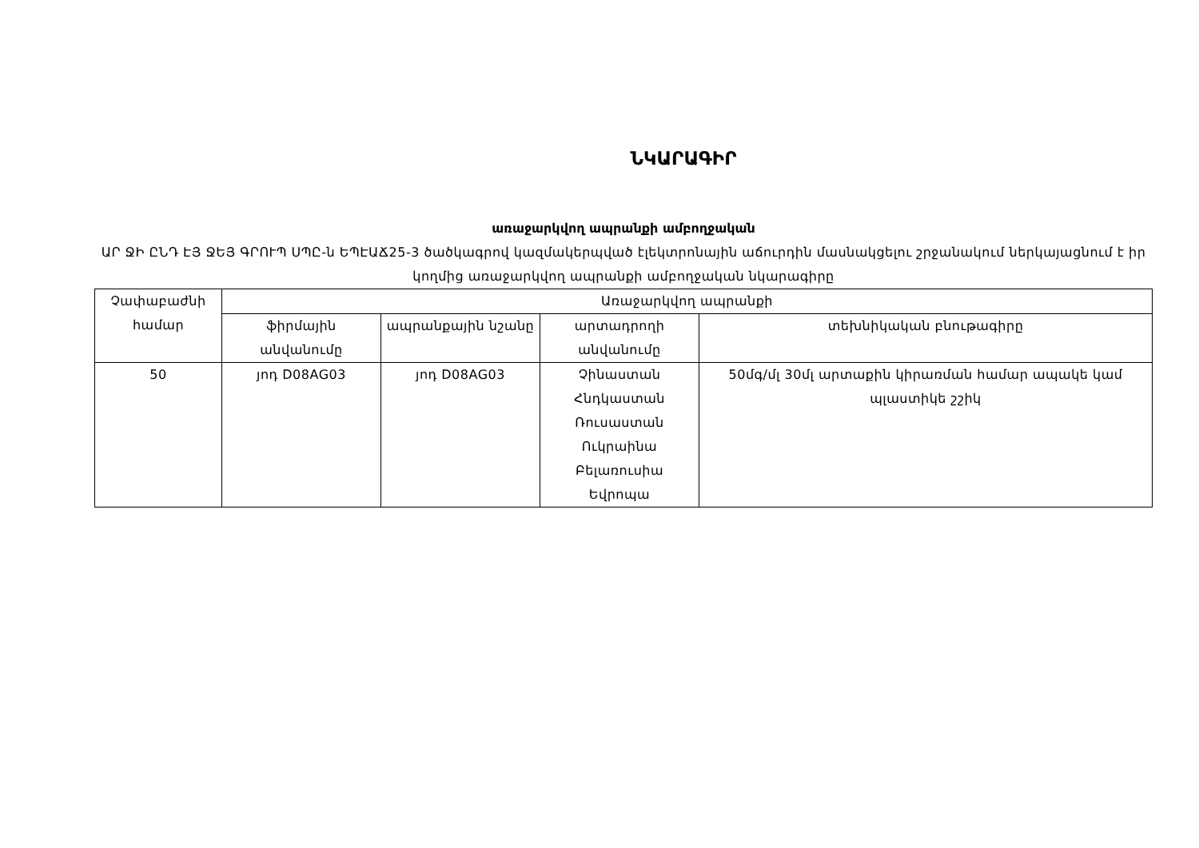ՆԿԱՐԱԳԻՐ
առաջարկվող ապրանքի ամբողջական
ԱՐ ՋԻ ԸՆԴ ԷՅ ՋԵՅ ԳՐՈՒՊ ՍՊԸ-ն ԵՊԷԱՃ25-3 ծածկագրով կազմակերպված էլեկտրոնային աճուրդին մասնակցելու շրջանակում ներկայացնում է իր կողմից առաջարկվող ապրանքի ամբողջական նկարագիրը
| Չափաբաժնի համար | Առաջարկվող ապրանքի | | | |
| --- | --- | --- | --- | --- |
| | ֆիրմային անվանումը | ապրանքային նշանը | արտադրողի անվանումը | տեխնիկական բնութագիրը |
| 50 | յոդ D08AG03 | յոդ D08AG03 | Չինաստան Հնդկաստան Ռուսաստան Ուկրաինա Բելառուսիա Եվրոպա | 50մգ/մլ 30մլ արտաքին կիրառման համար ապակե կամ պլաստիկե շշիկ |